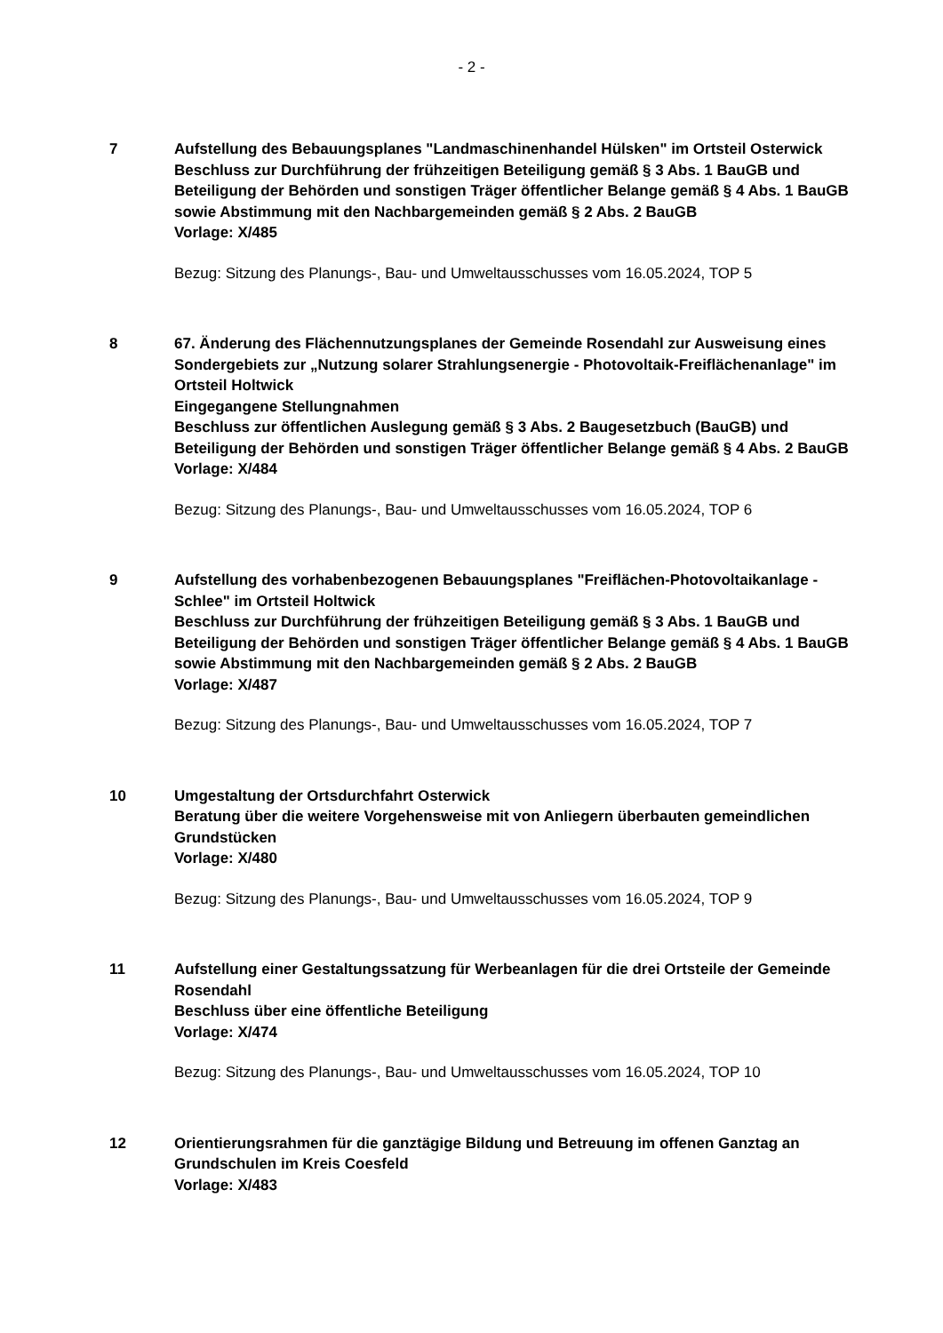- 2 -
7 Aufstellung des Bebauungsplanes "Landmaschinenhandel Hülsken" im Ortsteil Osterwick
Beschluss zur Durchführung der frühzeitigen Beteiligung gemäß § 3 Abs. 1 BauGB und Beteiligung der Behörden und sonstigen Träger öffentlicher Belange gemäß § 4 Abs. 1 BauGB sowie Abstimmung mit den Nachbargemeinden gemäß § 2 Abs. 2 BauGB
Vorlage: X/485
Bezug: Sitzung des Planungs-, Bau- und Umweltausschusses vom 16.05.2024, TOP 5
8 67. Änderung des Flächennutzungsplanes der Gemeinde Rosendahl zur Ausweisung eines Sondergebiets zur „Nutzung solarer Strahlungsenergie - Photovoltaik-Freiflächenanlage" im Ortsteil Holtwick
Eingegangene Stellungnahmen
Beschluss zur öffentlichen Auslegung gemäß § 3 Abs. 2 Baugesetzbuch (BauGB) und Beteiligung der Behörden und sonstigen Träger öffentlicher Belange gemäß § 4 Abs. 2 BauGB
Vorlage: X/484
Bezug: Sitzung des Planungs-, Bau- und Umweltausschusses vom 16.05.2024, TOP 6
9 Aufstellung des vorhabenbezogenen Bebauungsplanes "Freiflächen-Photovoltaikanlage - Schlee" im Ortsteil Holtwick
Beschluss zur Durchführung der frühzeitigen Beteiligung gemäß § 3 Abs. 1 BauGB und Beteiligung der Behörden und sonstigen Träger öffentlicher Belange gemäß § 4 Abs. 1 BauGB sowie Abstimmung mit den Nachbargemeinden gemäß § 2 Abs. 2 BauGB
Vorlage: X/487
Bezug: Sitzung des Planungs-, Bau- und Umweltausschusses vom 16.05.2024, TOP 7
10 Umgestaltung der Ortsdurchfahrt Osterwick
Beratung über die weitere Vorgehensweise mit von Anliegern überbauten gemeindlichen Grundstücken
Vorlage: X/480
Bezug: Sitzung des Planungs-, Bau- und Umweltausschusses vom 16.05.2024, TOP 9
11 Aufstellung einer Gestaltungssatzung für Werbeanlagen für die drei Ortsteile der Gemeinde Rosendahl
Beschluss über eine öffentliche Beteiligung
Vorlage: X/474
Bezug: Sitzung des Planungs-, Bau- und Umweltausschusses vom 16.05.2024, TOP 10
12 Orientierungsrahmen für die ganztägige Bildung und Betreuung im offenen Ganztag an Grundschulen im Kreis Coesfeld
Vorlage: X/483